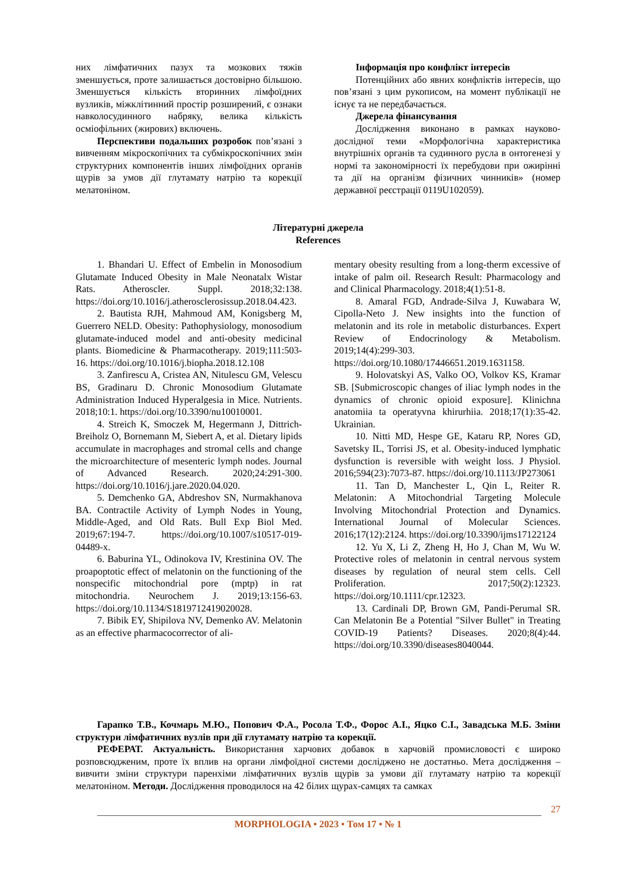них лімфатичних пазух та мозкових тяжів зменшується, проте залишається достовірно більшою. Зменшується кількість вторинних лімфоїдних вузликів, міжклітинний простір розширений, є ознаки навколосудинного набряку, велика кількість осміофільних (жирових) включень.
Перспективи подальших розробок пов’язані з вивченням мікроскопічних та субмікроскопічних змін структурних компонентів інших лімфоїдних органів щурів за умов дії глутамату натрію та корекції мелатоніном.
Інформація про конфлікт інтересів
Потенційних або явних конфліктів інтересів, що пов’язані з цим рукописом, на момент публікації не існує та не передбачається.
Джерела фінансування
Дослідження виконано в рамках науково-дослідної теми «Морфологічна характеристика внутрішніх органів та судинного русла в онтогенезі у нормі та закономірності їх перебудови при ожирінні та дії на організм фізичних чинників» (номер державної реєстрації 0119U102059).
Літературні джерела
References
1. Bhandari U. Effect of Embelin in Monosodium Glutamate Induced Obesity in Male Neonatalx Wistar Rats. Atheroscler. Suppl. 2018;32:138. https://doi.org/10.1016/j.atherosclerosissup.2018.04.423.
2. Bautista RJH, Mahmoud AM, Konigsberg M, Guerrero NELD. Obesity: Pathophysiology, monosodium glutamate-induced model and anti-obesity medicinal plants. Biomedicine & Pharmacotherapy. 2019;111:503-16. https://doi.org/10.1016/j.biopha.2018.12.108
3. Zanfirescu A, Cristea AN, Nitulescu GM, Velescu BS, Gradinaru D. Chronic Monosodium Glutamate Administration Induced Hyperalgesia in Mice. Nutrients. 2018;10:1. https://doi.org/10.3390/nu10010001.
4. Streich K, Smoczek M, Hegermann J, Dittrich-Breiholz O, Bornemann M, Siebert A, et al. Dietary lipids accumulate in macrophages and stromal cells and change the microarchitecture of mesenteric lymph nodes. Journal of Advanced Research. 2020;24:291-300. https://doi.org/10.1016/j.jare.2020.04.020.
5. Demchenko GA, Abdreshov SN, Nurmakhanova BA. Contractile Activity of Lymph Nodes in Young, Middle-Aged, and Old Rats. Bull Exp Biol Med. 2019;67:194-7. https://doi.org/10.1007/s10517-019-04489-x.
6. Baburina YL, Odinokova IV, Krestinina OV. The proapoptotic effect of melatonin on the functioning of the nonspecific mitochondrial pore (mptp) in rat mitochondria. Neurochem J. 2019;13:156-63. https://doi.org/10.1134/S1819712419020028.
7. Bibik EY, Shipilova NV, Demenko AV. Melatonin as an effective pharmacocorrector of ali-
mentary obesity resulting from a long-therm excessive of intake of palm oil. Research Result: Pharmacology and and Clinical Pharmacology. 2018;4(1):51-8.
8. Amaral FGD, Andrade-Silva J, Kuwabara W, Cipolla-Neto J. New insights into the function of melatonin and its role in metabolic disturbances. Expert Review of Endocrinology & Metabolism. 2019;14(4):299-303. https://doi.org/10.1080/17446651.2019.1631158.
9. Holovatskyi AS, Valko OO, Volkov KS, Kramar SB. [Submicroscopic changes of iliac lymph nodes in the dynamics of chronic opioid exposure]. Klinichna anatomiia ta operatyvna khirurhiia. 2018;17(1):35-42. Ukrainian.
10. Nitti MD, Hespe GE, Kataru RP, Nores GD, Savetsky IL, Torrisi JS, et al. Obesity-induced lymphatic dysfunction is reversible with weight loss. J Physiol. 2016;594(23):7073-87. https://doi.org/10.1113/JP273061
11. Tan D, Manchester L, Qin L, Reiter R. Melatonin: A Mitochondrial Targeting Molecule Involving Mitochondrial Protection and Dynamics. International Journal of Molecular Sciences. 2016;17(12):2124. https://doi.org/10.3390/ijms17122124
12. Yu X, Li Z, Zheng H, Ho J, Chan M, Wu W. Protective roles of melatonin in central nervous system diseases by regulation of neural stem cells. Cell Proliferation. 2017;50(2):12323. https://doi.org/10.1111/cpr.12323.
13. Cardinali DP, Brown GM, Pandi-Perumal SR. Can Melatonin Be a Potential "Silver Bullet" in Treating COVID-19 Patients? Diseases. 2020;8(4):44. https://doi.org/10.3390/diseases8040044.
Гарапко Т.В., Кочмарь М.Ю., Попович Ф.А., Росола Т.Ф., Форос А.І., Яцко С.І., Завадська М.Б. Зміни структури лімфатичних вузлів при дії глутамату натрію та корекції.
РЕФЕРАТ. Актуальність. Використання харчових добавок в харчовій промисловості є широко розповсюдженим, проте їх вплив на органи лімфоїдної системи досліджено не достатньо. Мета дослідження – вивчити зміни структури паренхіми лімфатичних вузлів щурів за умови дії глутамату натрію та корекції мелатоніном. Методи. Дослідження проводилося на 42 білих щурах-самцях та самках
27
MORPHOLOGIA • 2023 • Том 17 • № 1